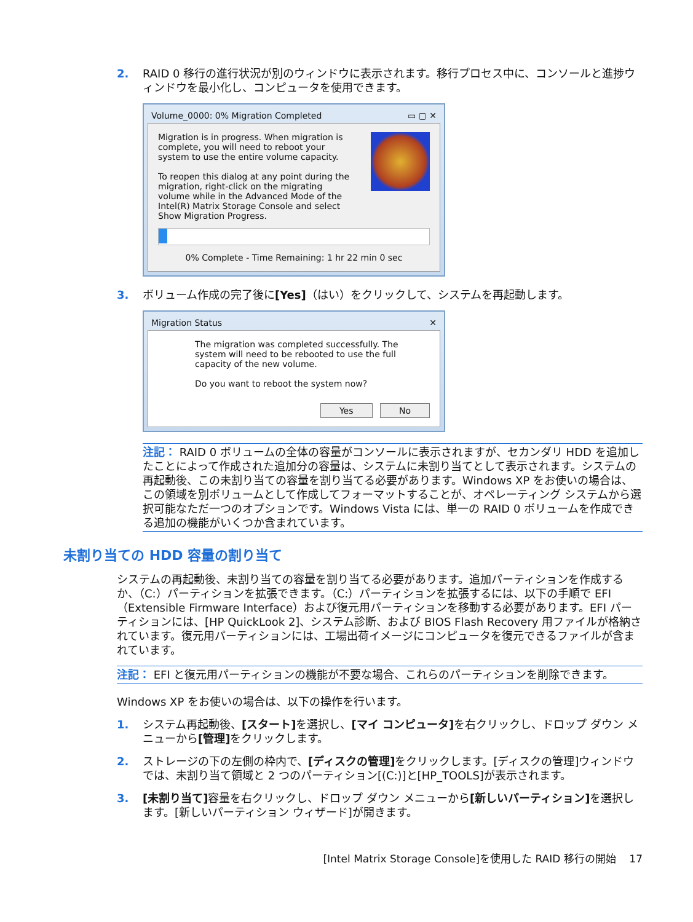2. RAID 0 移行の進行状況が別のウィンドウに表示されます。移行プロセス中に、コンソールと進捗ウィンドウを最小化し、コンピュータを使用できます。
Volume_0000: 0% Migration Completed ▭ ▢ ✕
Migration is in progress. When migration is complete, you will need to reboot your system to use the entire volume capacity.
To reopen this dialog at any point during the migration, right-click on the migrating volume while in the Advanced Mode of the Intel(R) Matrix Storage Console and select Show Migration Progress.
0% Complete - Time Remaining: 1 hr 22 min 0 sec
3. ボリューム作成の完了後に[Yes]（はい）をクリックして、システムを再起動します。
Migration Status ✕
The migration was completed successfully. The system will need to be rebooted to use the full capacity of the new volume.
Do you want to reboot the system now?
Yes No
注記： RAID 0 ボリュームの全体の容量がコンソールに表示されますが、セカンダリ HDD を追加したことによって作成された追加分の容量は、システムに未割り当てとして表示されます。システムの再起動後、この未割り当ての容量を割り当てる必要があります。Windows XP をお使いの場合は、この領域を別ボリュームとして作成してフォーマットすることが、オペレーティング システムから選択可能なただ一つのオプションです。Windows Vista には、単一の RAID 0 ボリュームを作成できる追加の機能がいくつか含まれています。
未割り当ての HDD 容量の割り当て
システムの再起動後、未割り当ての容量を割り当てる必要があります。追加パーティションを作成するか、（C:）パーティションを拡張できます。（C:）パーティションを拡張するには、以下の手順で EFI（Extensible Firmware Interface）および復元用パーティションを移動する必要があります。EFI パーティションには、[HP QuickLook 2]、システム診断、および BIOS Flash Recovery 用ファイルが格納されています。復元用パーティションには、工場出荷イメージにコンピュータを復元できるファイルが含まれています。
注記： EFI と復元用パーティションの機能が不要な場合、これらのパーティションを削除できます。
Windows XP をお使いの場合は、以下の操作を行います。
1. システム再起動後、[スタート] を選択し、[マイ コンピュータ] を右クリックし、ドロップ ダウン メニューから[管理] をクリックします。
2. ストレージの下の左側の枠内で、[ディスクの管理] をクリックします。[ディスクの管理]ウィンドウでは、未割り当て領域と 2 つのパーティション[(C:)]と[HP_TOOLS]が表示されます。
3. [未割り当て] 容量を右クリックし、ドロップ ダウン メニューから[新しいパーティション] を選択します。[新しいパーティション ウィザード]が開きます。
[Intel Matrix Storage Console]を使用した RAID 移行の開始 17